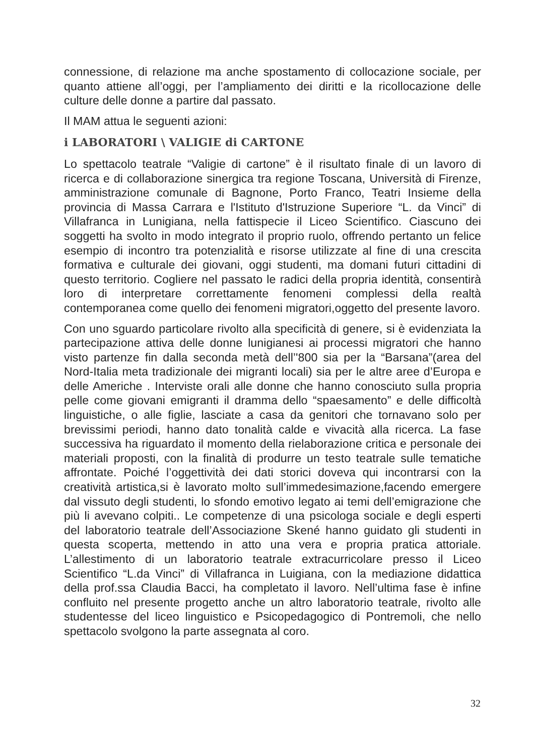connessione, di relazione ma anche spostamento di collocazione sociale, per quanto attiene all’oggi, per l’ampliamento dei diritti e la ricollocazione delle culture delle donne a partire dal passato.
Il MAM attua le seguenti azioni:
i LABORATORI \ VALIGIE di CARTONE
Lo spettacolo teatrale “Valigie di cartone” è il risultato finale di un lavoro di ricerca e di collaborazione sinergica tra regione Toscana, Università di Firenze, amministrazione comunale di Bagnone, Porto Franco, Teatri Insieme della provincia di Massa Carrara e l'Istituto d'Istruzione Superiore “L. da Vinci” di Villafranca in Lunigiana, nella fattispecie il Liceo Scientifico. Ciascuno dei soggetti ha svolto in modo integrato il proprio ruolo, offrendo pertanto un felice esempio di incontro tra potenzialità e risorse utilizzate al fine di una crescita formativa e culturale dei giovani, oggi studenti, ma domani futuri cittadini di questo territorio. Cogliere nel passato le radici della propria identità, consentirà loro di interpretare correttamente fenomeni complessi della realtà contemporanea come quello dei fenomeni migratori,oggetto del presente lavoro.
Con uno sguardo particolare rivolto alla specificità di genere, si è evidenziata la partecipazione attiva delle donne lunigianesi ai processi migratori che hanno visto partenze fin dalla seconda metà dell’'800 sia per la “Barsana”(area del Nord-Italia meta tradizionale dei migranti locali) sia per le altre aree d’Europa e delle Americhe . Interviste orali alle donne che hanno conosciuto sulla propria pelle come giovani emigranti il dramma dello “spaesamento” e delle difficoltà linguistiche, o alle figlie, lasciate a casa da genitori che tornavano solo per brevissimi periodi, hanno dato tonalità calde e vivacità alla ricerca. La fase successiva ha riguardato il momento della rielaborazione critica e personale dei materiali proposti, con la finalità di produrre un testo teatrale sulle tematiche affrontate. Poiché l’oggettività dei dati storici doveva qui incontrarsi con la creatività artistica,si è lavorato molto sull’immedesimazione,facendo emergere dal vissuto degli studenti, lo sfondo emotivo legato ai temi dell’emigrazione che più li avevano colpiti.. Le competenze di una psicologa sociale e degli esperti del laboratorio teatrale dell’Associazione Skené hanno guidato gli studenti in questa scoperta, mettendo in atto una vera e propria pratica attoriale. L’allestimento di un laboratorio teatrale extracurricolare presso il Liceo Scientifico “L.da Vinci” di Villafranca in Luigiana, con la mediazione didattica della prof.ssa Claudia Bacci, ha completato il lavoro. Nell’ultima fase è infine confluito nel presente progetto anche un altro laboratorio teatrale, rivolto alle studentesse del liceo linguistico e Psicopedagogico di Pontremoli, che nello spettacolo svolgono la parte assegnata al coro.
32